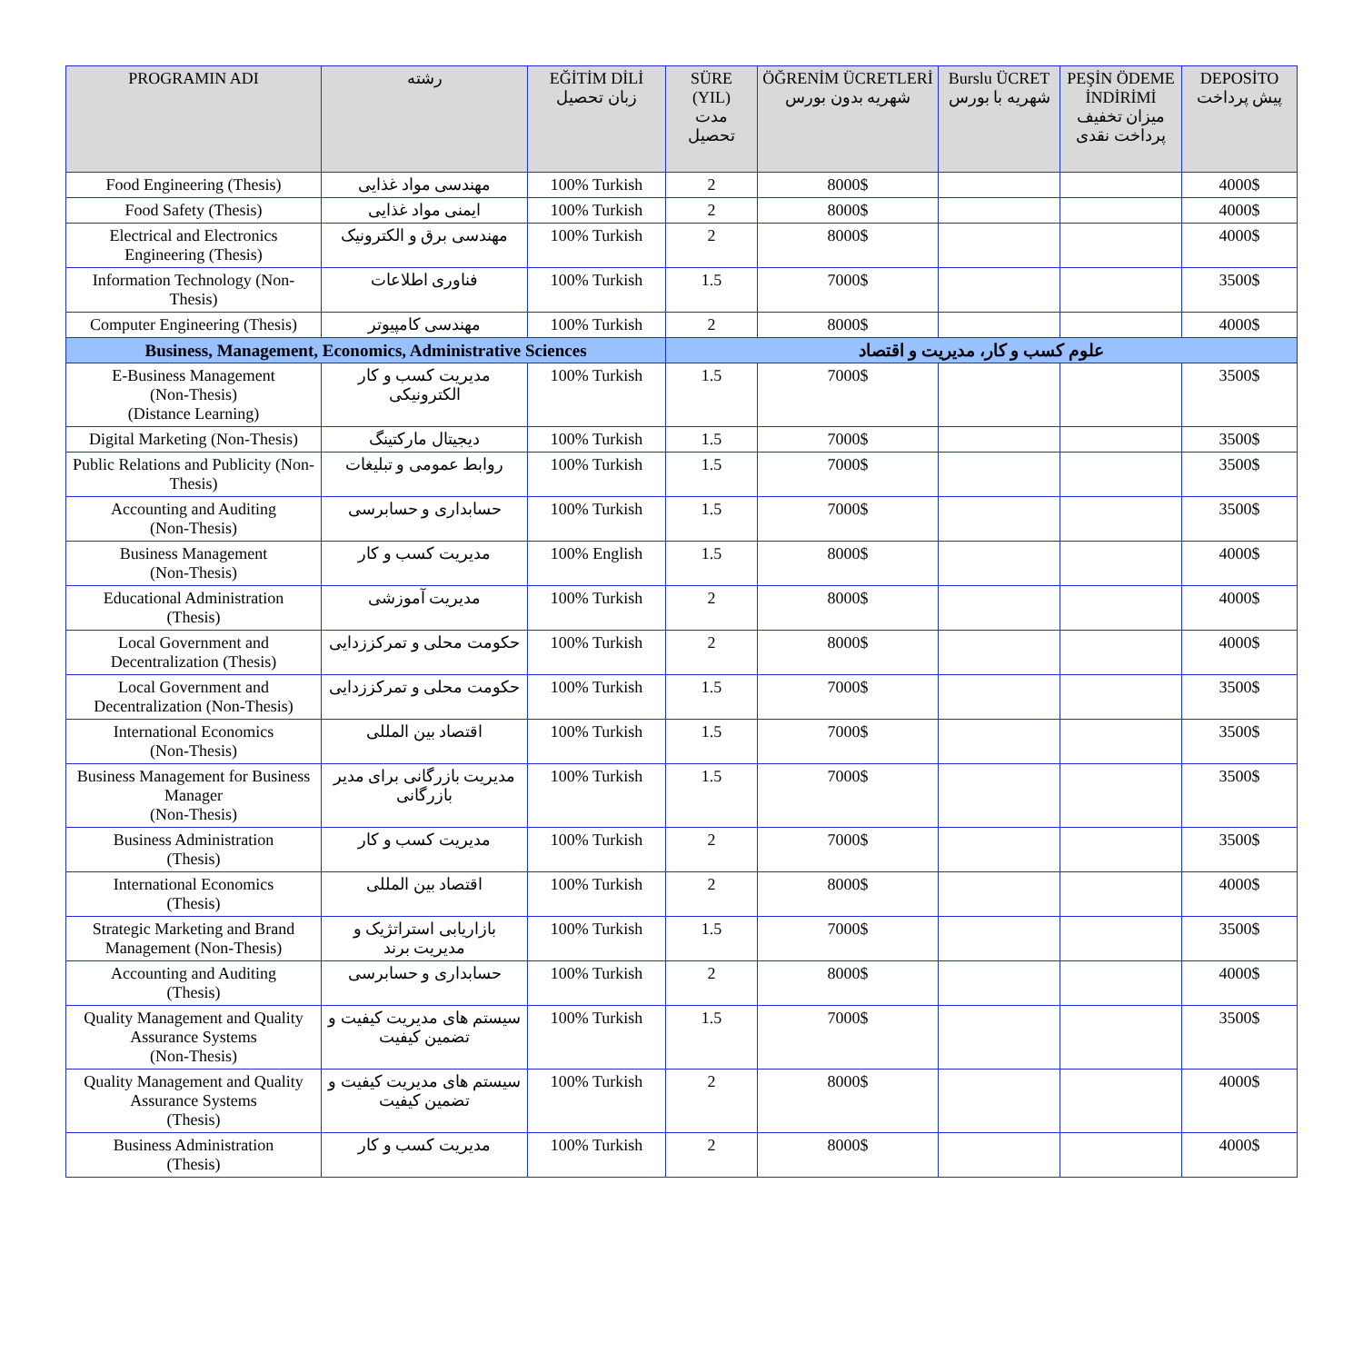| PROGRAMIN ADI | رشته | EĞİTİM DİLİ زبان تحصیل | SÜRE (YIL) مدت تحصیل | ÖĞRENİM ÜCRETLERİ شهریه بدون بورس | Burslu ÜCRET شهریه با بورس | PEŞİN ÖDEME İNDİRİMİ میزان تخفیف پرداخت نقدی | DEPOSİTO پیش پرداخت |
| --- | --- | --- | --- | --- | --- | --- | --- |
| Food Engineering (Thesis) | مهندسی مواد غذایی | 100% Turkish | 2 | 8000$ | | | 4000$ |
| Food Safety (Thesis) | ایمنی مواد غذایی | 100% Turkish | 2 | 8000$ | | | 4000$ |
| Electrical and Electronics Engineering (Thesis) | مهندسی برق و الکترونیک | 100% Turkish | 2 | 8000$ | | | 4000$ |
| Information Technology (Non-Thesis) | فناوری اطلاعات | 100% Turkish | 1.5 | 7000$ | | | 3500$ |
| Computer Engineering (Thesis) | مهندسی کامپیوتر | 100% Turkish | 2 | 8000$ | | | 4000$ |
| Business, Management, Economics, Administrative Sciences | | | علوم کسب و کار، مدیریت و اقتصاد | | | | |
| E-Business Management (Non-Thesis) (Distance Learning) | مدیریت کسب و کار الکترونیکی | 100% Turkish | 1.5 | 7000$ | | | 3500$ |
| Digital Marketing (Non-Thesis) | دیجیتال مارکتینگ | 100% Turkish | 1.5 | 7000$ | | | 3500$ |
| Public Relations and Publicity (Non-Thesis) | روابط عمومی و تبلیغات | 100% Turkish | 1.5 | 7000$ | | | 3500$ |
| Accounting and Auditing (Non-Thesis) | حسابداری و حسابرسی | 100% Turkish | 1.5 | 7000$ | | | 3500$ |
| Business Management (Non-Thesis) | مدیریت کسب و کار | 100% English | 1.5 | 8000$ | | | 4000$ |
| Educational Administration (Thesis) | مدیریت آموزشی | 100% Turkish | 2 | 8000$ | | | 4000$ |
| Local Government and Decentralization (Thesis) | حکومت محلی و تمرکززدایی | 100% Turkish | 2 | 8000$ | | | 4000$ |
| Local Government and Decentralization (Non-Thesis) | حکومت محلی و تمرکززدایی | 100% Turkish | 1.5 | 7000$ | | | 3500$ |
| International Economics (Non-Thesis) | اقتصاد بین المللی | 100% Turkish | 1.5 | 7000$ | | | 3500$ |
| Business Management for Business Manager (Non-Thesis) | مدیریت بازرگانی برای مدیر بازرگانی | 100% Turkish | 1.5 | 7000$ | | | 3500$ |
| Business Administration (Thesis) | مدیریت کسب و کار | 100% Turkish | 2 | 7000$ | | | 3500$ |
| International Economics (Thesis) | اقتصاد بین المللی | 100% Turkish | 2 | 8000$ | | | 4000$ |
| Strategic Marketing and Brand Management (Non-Thesis) | بازاریابی استراتژیک و مدیریت برند | 100% Turkish | 1.5 | 7000$ | | | 3500$ |
| Accounting and Auditing (Thesis) | حسابداری و حسابرسی | 100% Turkish | 2 | 8000$ | | | 4000$ |
| Quality Management and Quality Assurance Systems (Non-Thesis) | سیستم های مدیریت کیفیت و تضمین کیفیت | 100% Turkish | 1.5 | 7000$ | | | 3500$ |
| Quality Management and Quality Assurance Systems (Thesis) | سیستم های مدیریت کیفیت و تضمین کیفیت | 100% Turkish | 2 | 8000$ | | | 4000$ |
| Business Administration (Thesis) | مدیریت کسب و کار | 100% Turkish | 2 | 8000$ | | | 4000$ |